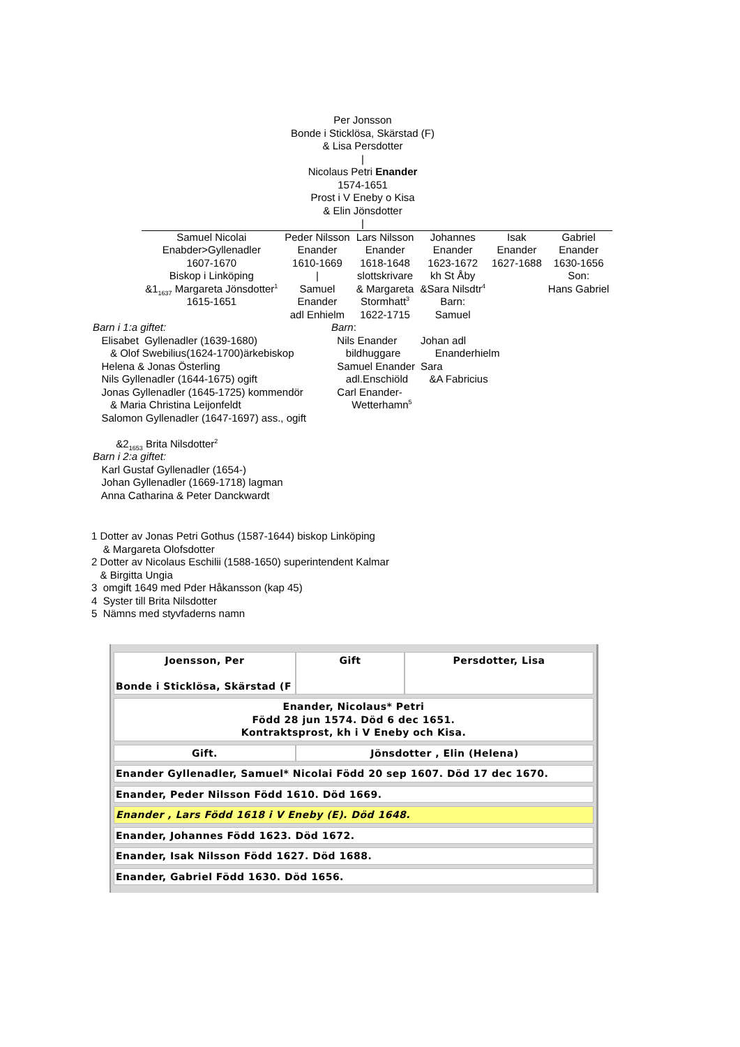Per Jonsson
Bonde i Sticklösa, Skärstad (F)
& Lisa Persdotter
|
Nicolaus Petri Enander
1574-1651
Prost i V Eneby o Kisa
& Elin Jönsdotter
|
| Samuel Nicolai Enabder>Gyllenadler 1607-1670 Biskop i Linköping &1<sub>1637</sub> Margareta Jönsdotter<sup>1</sup> 1615-1651 | Peder Nilsson Enander 1610-1669 / Samuel Enander adl Enhielm | Lars Nilsson Enander 1618-1648 slottskrivare & Margareta Stormhatt<sup>3</sup> 1622-1715 | Johannes Enander 1623-1672 kh St Åby &Sara Nilsdtr<sup>4</sup> Barn: Samuel | Isak Enander 1627-1688 | Gabriel Enander 1630-1656 Son: Hans Gabriel |
Barn i 1:a giftet: Elisabet Gyllenadler (1639-1680) & Olof Swebilius(1624-1700)ärkebiskop Helena & Jonas Österling Nils Gyllenadler (1644-1675) ogift Jonas Gyllenadler (1645-1725) kommendör & Maria Christina Leijonfeldt Salomon Gyllenadler (1647-1697) ass., ogift &2<sub>1653</sub> Brita Nilsdotter<sup>2</sup> Barn i 2:a giftet: Karl Gustaf Gyllenadler (1654-) Johan Gyllenadler (1669-1718) lagman Anna Catharina & Peter Danckwardt
Barn: Nils Enander bildhuggare Samuel Enander adl.Enschiöld Carl Enander- Wetterhamn<sup>5</sup>
Johan adl Enanderhielm Sara &A Fabricius
1 Dotter av Jonas Petri Gothus (1587-1644) biskop Linköping & Margareta Olofsdotter 2 Dotter av Nicolaus Eschilii (1588-1650) superintendent Kalmar & Birgitta Ungia 3 omgift 1649 med Pder Håkansson (kap 45) 4 Syster till Brita Nilsdotter 5 Nämns med styvfaderns namn
| Joensson, Per Bonde i Sticklösa, Skärstad (F | Gift | Persdotter, Lisa |
| Enander, Nicolaus* Petri Född 28 jun 1574. Död 6 dec 1651. Kontraktsprost, kh i V Eneby och Kisa. | | |
| Gift. | Jönsdotter , Elin (Helena) | |
| Enander Gyllenadler, Samuel* Nicolai Född 20 sep 1607. Död 17 dec 1670. | | |
| Enander, Peder Nilsson Född 1610. Död 1669. | | |
| Enander , Lars Född 1618 i V Eneby (E). Död 1648. | | |
| Enander, Johannes Född 1623. Död 1672. | | |
| Enander, Isak Nilsson Född 1627. Död 1688. | | |
| Enander, Gabriel Född 1630. Död 1656. | | |